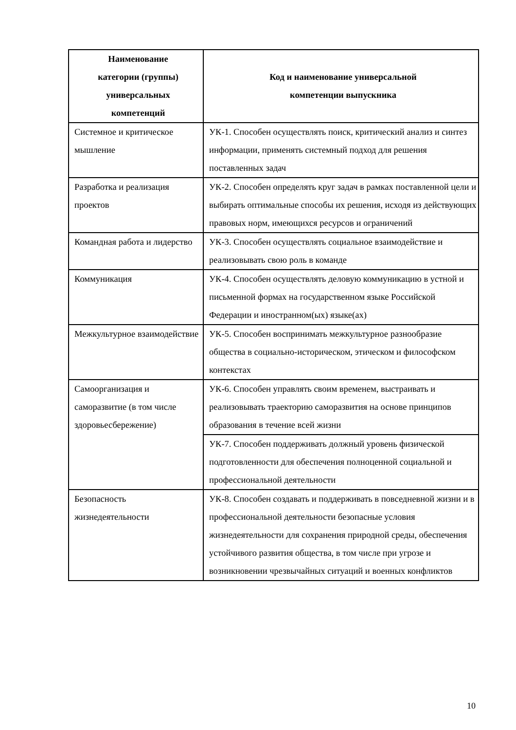| Наименование категории (группы) универсальных компетенций | Код и наименование универсальной компетенции выпускника |
| --- | --- |
| Системное и критическое мышление | УК-1. Способен осуществлять поиск, критический анализ и синтез информации, применять системный подход для решения поставленных задач |
| Разработка и реализация проектов | УК-2. Способен определять круг задач в рамках поставленной цели и выбирать оптимальные способы их решения, исходя из действующих правовых норм, имеющихся ресурсов и ограничений |
| Командная работа и лидерство | УК-3. Способен осуществлять социальное взаимодействие и реализовывать свою роль в команде |
| Коммуникация | УК-4. Способен осуществлять деловую коммуникацию в устной и письменной формах на государственном языке Российской Федерации и иностранном(ых) языке(ах) |
| Межкультурное взаимодействие | УК-5. Способен воспринимать межкультурное разнообразие общества в социально-историческом, этическом и философском контекстах |
| Самоорганизация и саморазвитие (в том числе здоровьесбережение) | УК-6. Способен управлять своим временем, выстраивать и реализовывать траекторию саморазвития на основе принципов образования в течение всей жизни |
| | УК-7. Способен поддерживать должный уровень физической подготовленности для обеспечения полноценной социальной и профессиональной деятельности |
| Безопасность жизнедеятельности | УК-8. Способен создавать и поддерживать в повседневной жизни и в профессиональной деятельности безопасные условия жизнедеятельности для сохранения природной среды, обеспечения устойчивого развития общества, в том числе при угрозе и возникновении чрезвычайных ситуаций и военных конфликтов |
10